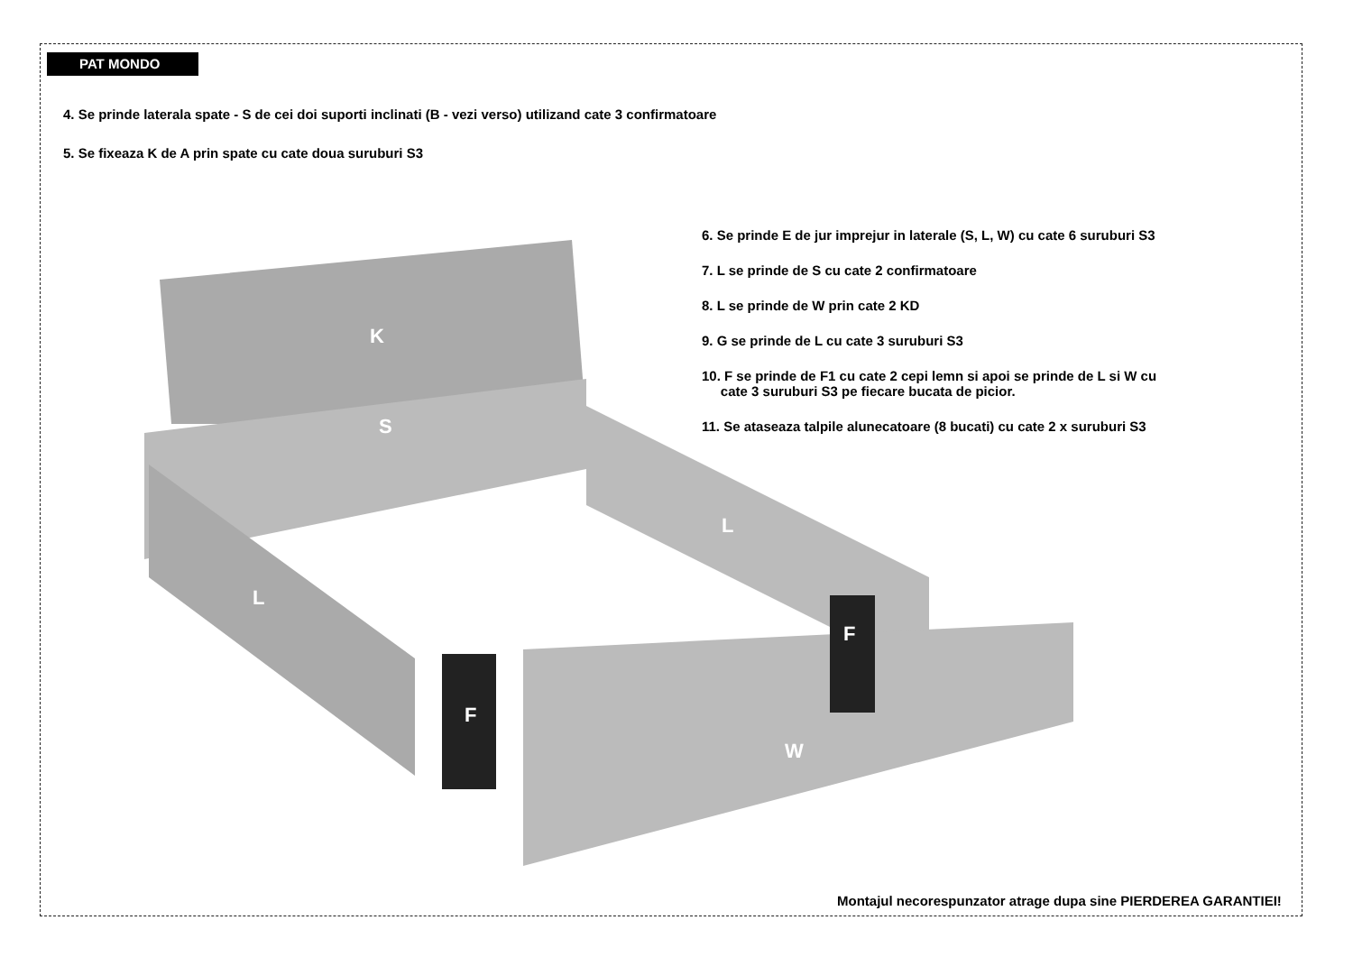PAT MONDO
4. Se prinde laterala spate - S de cei doi suporti inclinati (B - vezi verso) utilizand cate 3 confirmatoare
5. Se fixeaza K de A prin spate cu cate doua suruburi S3
6. Se prinde E de jur imprejur in laterale (S, L, W) cu cate 6 suruburi S3
7. L se prinde de S cu cate 2 confirmatoare
8. L se prinde de W prin cate 2 KD
9. G se prinde de L cu cate 3 suruburi S3
10. F se prinde de F1 cu cate 2 cepi lemn si apoi se prinde de L si W cu
cate 3 suruburi S3 pe fiecare bucata de picior.
11. Se ataseaza talpile alunecatoare (8 bucati) cu cate 2 x suruburi S3
K
S
L
L
W
F
F
Montajul necorespunzator atrage dupa sine PIERDEREA GARANTIEI!